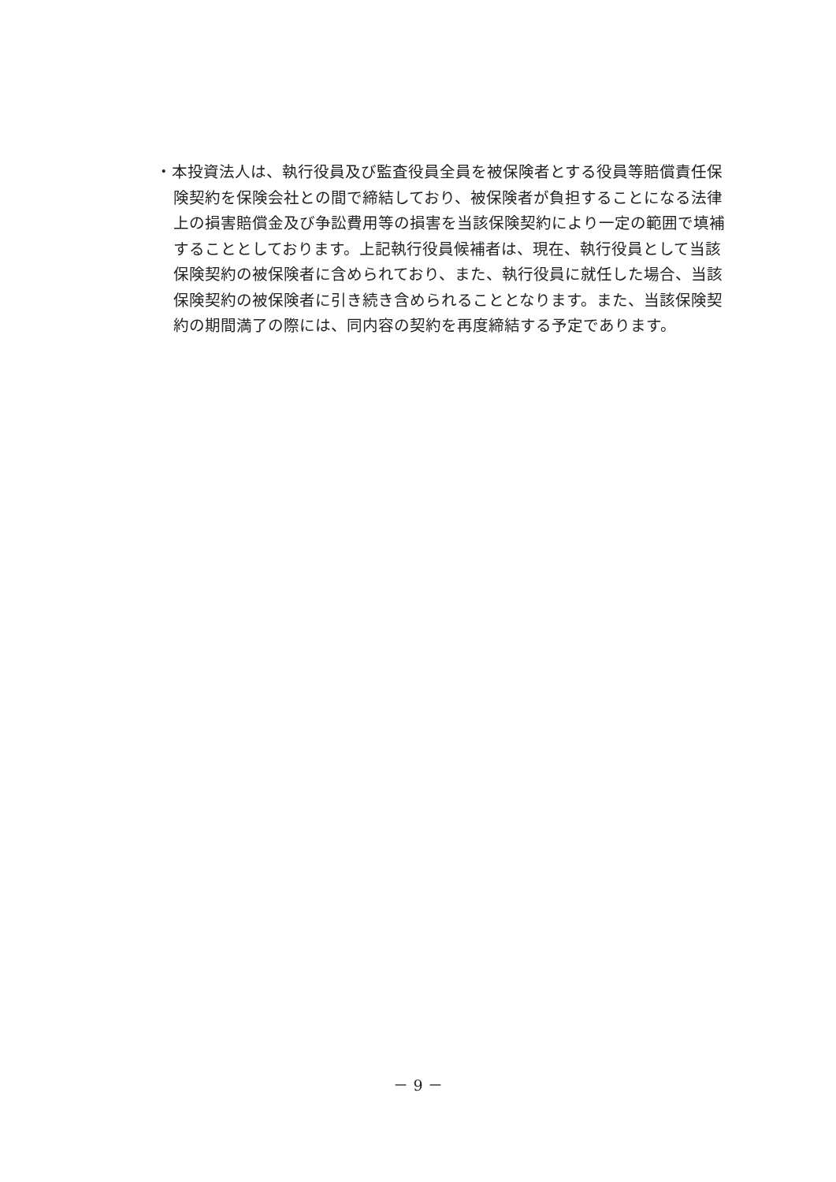・本投資法人は、執行役員及び監査役員全員を被保険者とする役員等賠償責任保険契約を保険会社との間で締結しており、被保険者が負担することになる法律上の損害賠償金及び争訟費用等の損害を当該保険契約により一定の範囲で填補することとしております。上記執行役員候補者は、現在、執行役員として当該保険契約の被保険者に含められており、また、執行役員に就任した場合、当該保険契約の被保険者に引き続き含められることとなります。また、当該保険契約の期間満了の際には、同内容の契約を再度締結する予定であります。
－ 9 －